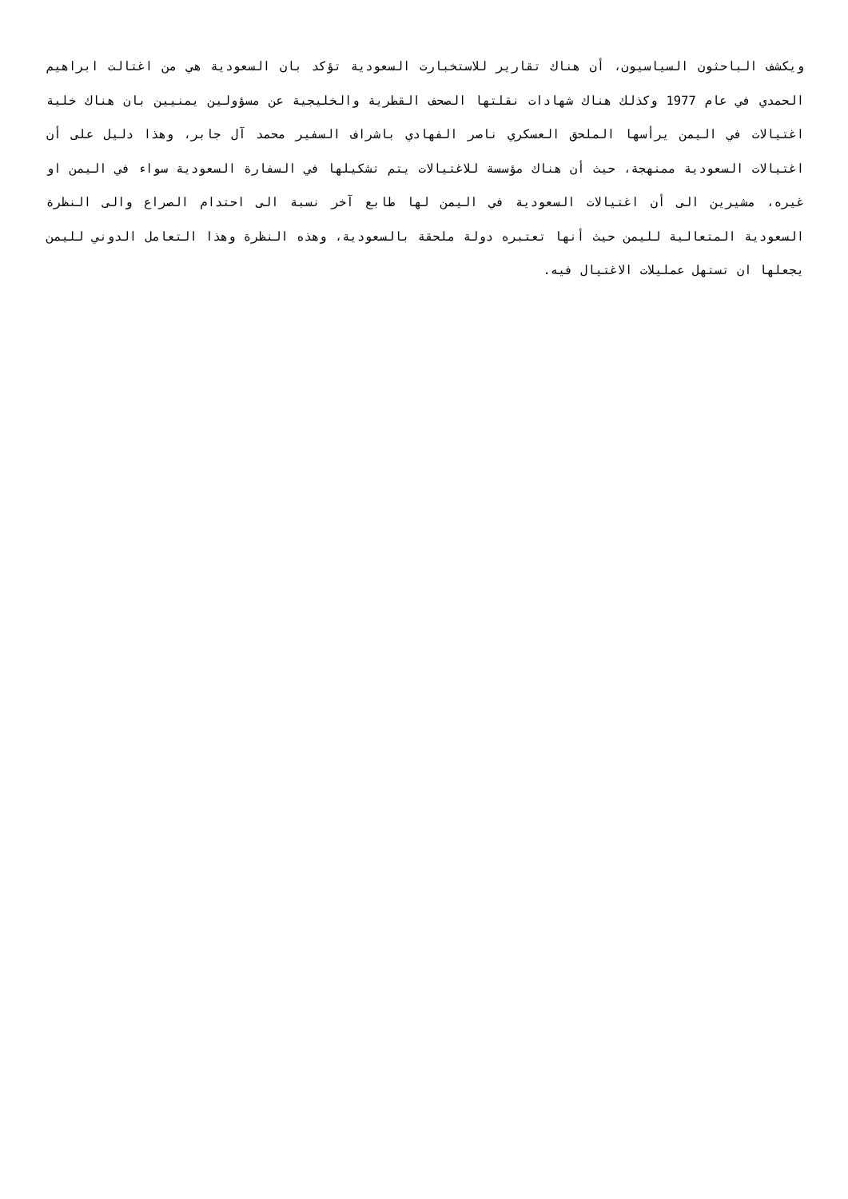ويكشف الباحثون السياسيون، أن هناك تقارير للاستخبارت السعودية تؤكد بان السعودية هي من اغتالت ابراهيم الحمدي في عام 1977 وكذلك هناك شهادات نقلتها الصحف القطرية والخليجية عن مسؤولين يمنيين بان هناك خلية اغتيالات في اليمن يرأسها الملحق العسكري ناصر الفهادي باشراف السفير محمد آل جابر، وهذا دليل على أن اغتيالات السعودية ممنهجة، حيث أن هناك مؤسسة للاغتيالات يتم تشكيلها في السفارة السعودية سواء في اليمن او غيره، مشيرين الى أن اغتيالات السعودية في اليمن لها طابع آخر نسبة الى احتدام الصراع والى النظرة السعودية المتعالية لليمن حيث أنها تعتبره دولة ملحقة بالسعودية، وهذه النظرة وهذا التعامل الدوني لليمن يجعلها ان تستهل عمليلات الاغتيال فيه.